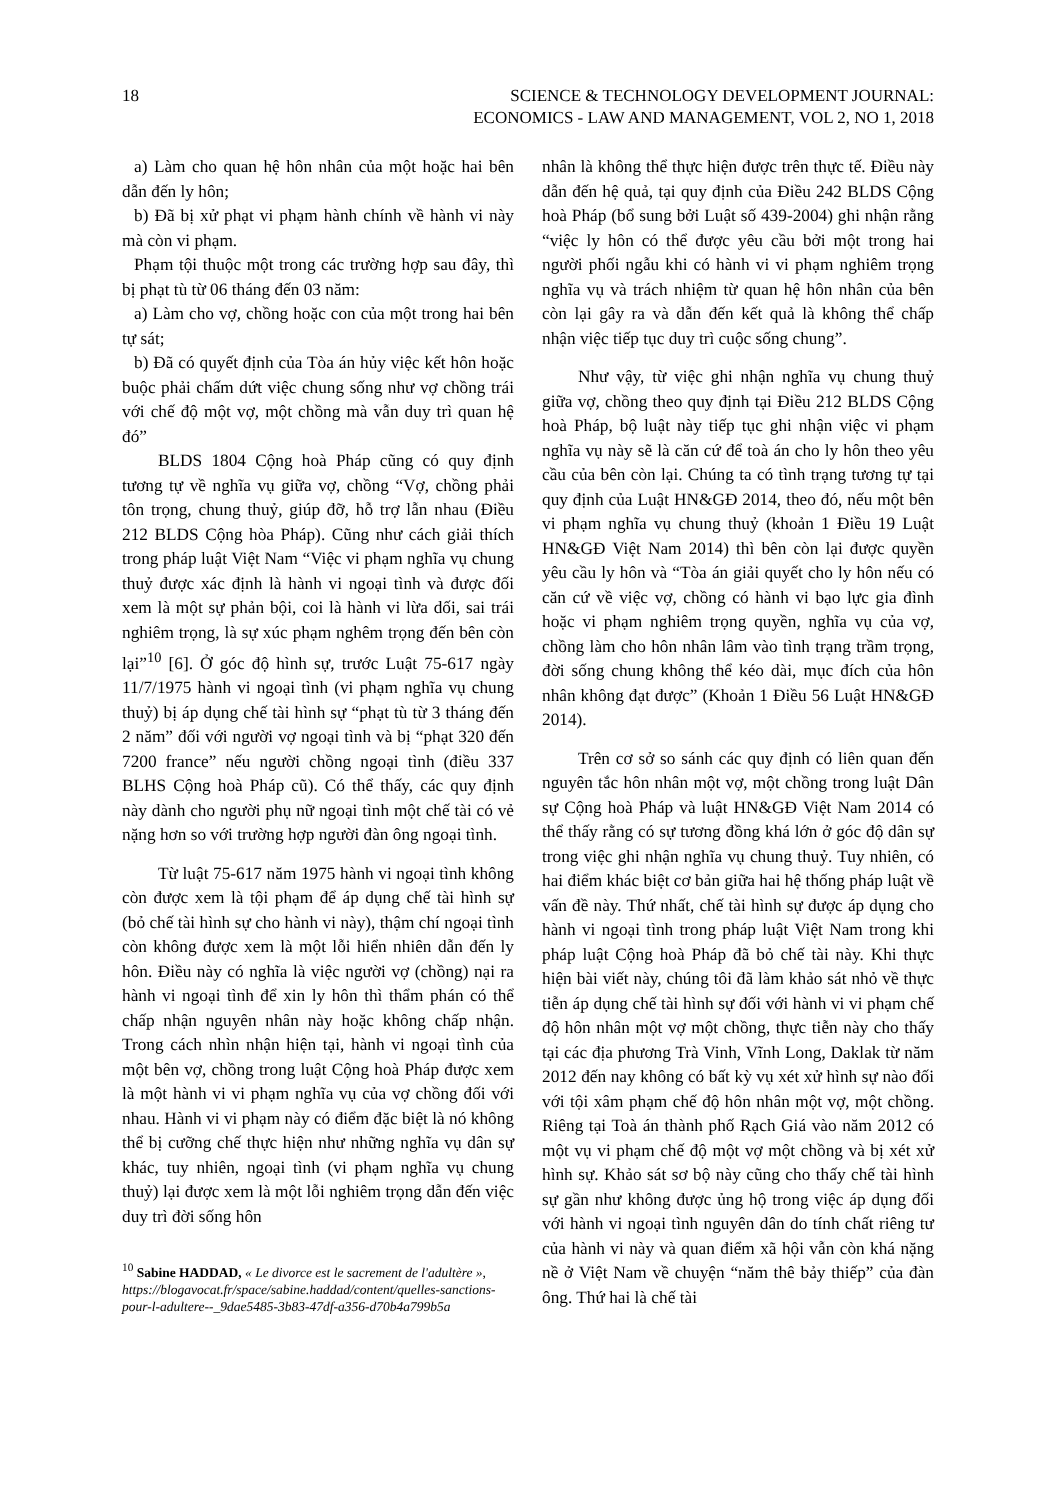18 SCIENCE & TECHNOLOGY DEVELOPMENT JOURNAL:
ECONOMICS - LAW AND MANAGEMENT, VOL 2, NO 1, 2018
a) Làm cho quan hệ hôn nhân của một hoặc hai bên dẫn đến ly hôn;
b) Đã bị xử phạt vi phạm hành chính về hành vi này mà còn vi phạm.
Phạm tội thuộc một trong các trường hợp sau đây, thì bị phạt tù từ 06 tháng đến 03 năm:
a) Làm cho vợ, chồng hoặc con của một trong hai bên tự sát;
b) Đã có quyết định của Tòa án hủy việc kết hôn hoặc buộc phải chấm dứt việc chung sống như vợ chồng trái với chế độ một vợ, một chồng mà vẫn duy trì quan hệ đó”
BLDS 1804 Cộng hoà Pháp cũng có quy định tương tự về nghĩa vụ giữa vợ, chồng “Vợ, chồng phải tôn trọng, chung thuỷ, giúp đỡ, hỗ trợ lẫn nhau (Điều 212 BLDS Cộng hòa Pháp). Cũng như cách giải thích trong pháp luật Việt Nam “Việc vi phạm nghĩa vụ chung thuỷ được xác định là hành vi ngoại tình và được đối xem là một sự phản bội, coi là hành vi lừa dối, sai trái nghiêm trọng, là sự xúc phạm nghêm trọng đến bên còn lại”<sup>10</sup> [6]. Ở góc độ hình sự, trước Luật 75-617 ngày 11/7/1975 hành vi ngoại tình (vi phạm nghĩa vụ chung thuỷ) bị áp dụng chế tài hình sự “phạt tù từ 3 tháng đến 2 năm” đối với người vợ ngoại tình và bị “phạt 320 đến 7200 france” nếu người chồng ngoại tình (điều 337 BLHS Cộng hoà Pháp cũ). Có thể thấy, các quy định này dành cho người phụ nữ ngoại tình một chế tài có vẻ nặng hơn so với trường hợp người đàn ông ngoại tình.
Từ luật 75-617 năm 1975 hành vi ngoại tình không còn được xem là tội phạm để áp dụng chế tài hình sự (bỏ chế tài hình sự cho hành vi này), thậm chí ngoại tình còn không được xem là một lỗi hiển nhiên dẫn đến ly hôn. Điều này có nghĩa là việc người vợ (chồng) nại ra hành vi ngoại tình để xin ly hôn thì thẩm phán có thể chấp nhận nguyên nhân này hoặc không chấp nhận. Trong cách nhìn nhận hiện tại, hành vi ngoại tình của một bên vợ, chồng trong luật Cộng hoà Pháp được xem là một hành vi vi phạm nghĩa vụ của vợ chồng đối với nhau. Hành vi vi phạm này có điểm đặc biệt là nó không thể bị cưỡng chế thực hiện như những nghĩa vụ dân sự khác, tuy nhiên, ngoại tình (vi phạm nghĩa vụ chung thuỷ) lại được xem là một lỗi nghiêm trọng dẫn đến việc duy trì đời sống hôn
<sup>10</sup> Sabine HADDAD, « Le divorce est le sacrement de l'adultère », https://blogavocat.fr/space/sabine.haddad/content/quelles-sanctions-pour-l-adultere--_9dae5485-3b83-47df-a356-d70b4a799b5a
nhân là không thể thực hiện được trên thực tế. Điều này dẫn đến hệ quả, tại quy định của Điều 242 BLDS Cộng hoà Pháp (bổ sung bởi Luật số 439-2004) ghi nhận rằng “việc ly hôn có thể được yêu cầu bởi một trong hai người phối ngẫu khi có hành vi vi phạm nghiêm trọng nghĩa vụ và trách nhiệm từ quan hệ hôn nhân của bên còn lại gây ra và dẫn đến kết quả là không thể chấp nhận việc tiếp tục duy trì cuộc sống chung”.
Như vậy, từ việc ghi nhận nghĩa vụ chung thuỷ giữa vợ, chồng theo quy định tại Điều 212 BLDS Cộng hoà Pháp, bộ luật này tiếp tục ghi nhận việc vi phạm nghĩa vụ này sẽ là căn cứ để toà án cho ly hôn theo yêu cầu của bên còn lại. Chúng ta có tình trạng tương tự tại quy định của Luật HN&GĐ 2014, theo đó, nếu một bên vi phạm nghĩa vụ chung thuỷ (khoản 1 Điều 19 Luật HN&GĐ Việt Nam 2014) thì bên còn lại được quyền yêu cầu ly hôn và “Tòa án giải quyết cho ly hôn nếu có căn cứ về việc vợ, chồng có hành vi bạo lực gia đình hoặc vi phạm nghiêm trọng quyền, nghĩa vụ của vợ, chồng làm cho hôn nhân lâm vào tình trạng trầm trọng, đời sống chung không thể kéo dài, mục đích của hôn nhân không đạt được” (Khoản 1 Điều 56 Luật HN&GĐ 2014).
Trên cơ sở so sánh các quy định có liên quan đến nguyên tắc hôn nhân một vợ, một chồng trong luật Dân sự Cộng hoà Pháp và luật HN&GĐ Việt Nam 2014 có thể thấy rằng có sự tương đồng khá lớn ở góc độ dân sự trong việc ghi nhận nghĩa vụ chung thuỷ. Tuy nhiên, có hai điểm khác biệt cơ bản giữa hai hệ thống pháp luật về vấn đề này. Thứ nhất, chế tài hình sự được áp dụng cho hành vi ngoại tình trong pháp luật Việt Nam trong khi pháp luật Cộng hoà Pháp đã bỏ chế tài này. Khi thực hiện bài viết này, chúng tôi đã làm khảo sát nhỏ về thực tiễn áp dụng chế tài hình sự đối với hành vi vi phạm chế độ hôn nhân một vợ một chồng, thực tiễn này cho thấy tại các địa phương Trà Vinh, Vĩnh Long, Daklak từ năm 2012 đến nay không có bất kỳ vụ xét xử hình sự nào đối với tội xâm phạm chế độ hôn nhân một vợ, một chồng. Riêng tại Toà án thành phố Rạch Giá vào năm 2012 có một vụ vi phạm chế độ một vợ một chồng và bị xét xử hình sự. Khảo sát sơ bộ này cũng cho thấy chế tài hình sự gần như không được ủng hộ trong việc áp dụng đối với hành vi ngoại tình nguyên dân do tính chất riêng tư của hành vi này và quan điểm xã hội vẫn còn khá nặng nề ở Việt Nam về chuyện “năm thê bảy thiếp” của đàn ông. Thứ hai là chế tài